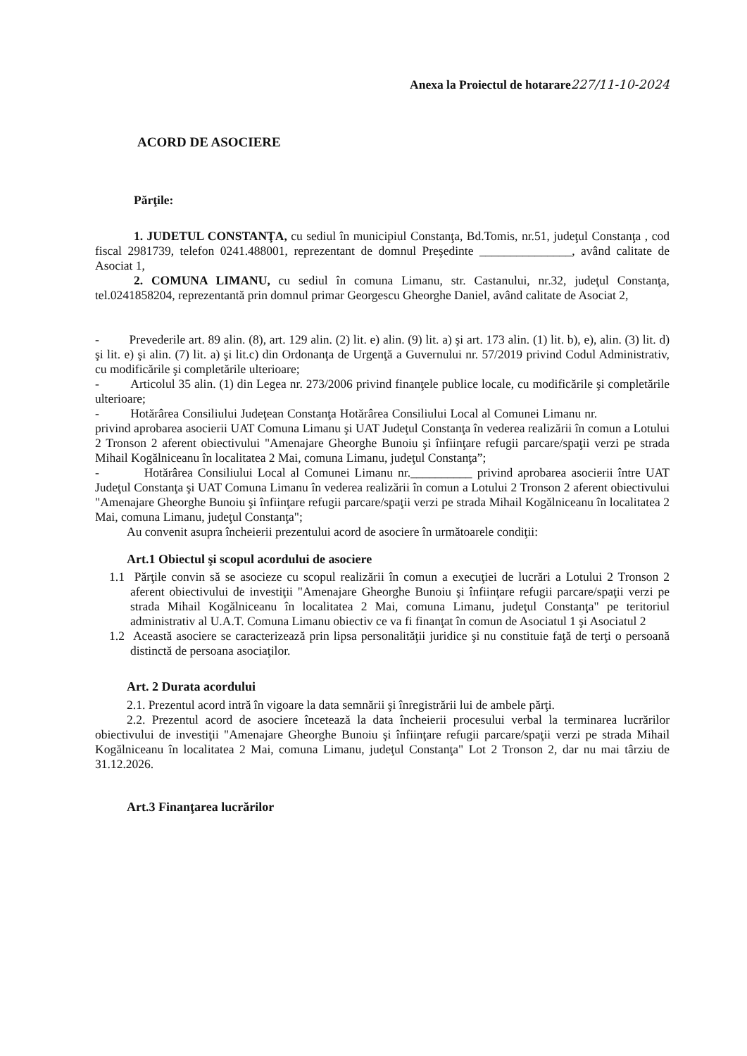Anexa la Proiectul de hotarare227/11-10-2024
ACORD DE ASOCIERE
Părţile:
1. JUDETUL CONSTANŢA, cu sediul în municipiul Constanţa, Bd.Tomis, nr.51, judeţul Constanţa , cod fiscal 2981739, telefon 0241.488001, reprezentant de domnul Preşedinte _______________, având calitate de Asociat 1,
2. COMUNA LIMANU, cu sediul în comuna Limanu, str. Castanului, nr.32, judeţul Constanţa, tel.0241858204, reprezentantă prin domnul primar Georgescu Gheorghe Daniel, având calitate de Asociat 2,
- Prevederile art. 89 alin. (8), art. 129 alin. (2) lit. e) alin. (9) lit. a) şi art. 173 alin. (1) lit. b), e), alin. (3) lit. d) şi lit. e) şi alin. (7) lit. a) şi lit.c) din Ordonanţa de Urgenţă a Guvernului nr. 57/2019 privind Codul Administrativ, cu modificările şi completările ulterioare;
- Articolul 35 alin. (1) din Legea nr. 273/2006 privind finanţele publice locale, cu modificările şi completările ulterioare;
- Hotărârea Consiliului Judeţean Constanţa Hotărârea Consiliului Local al Comunei Limanu nr. privind aprobarea asocierii UAT Comuna Limanu şi UAT Judeţul Constanţa în vederea realizării în comun a Lotului 2 Tronson 2 aferent obiectivului "Amenajare Gheorghe Bunoiu şi înfiinţare refugii parcare/spaţii verzi pe strada Mihail Kogălniceanu în localitatea 2 Mai, comuna Limanu, judeţul Constanţa”;
- Hotărârea Consiliului Local al Comunei Limanu nr.__________ privind aprobarea asocierii între UAT Judeţul Constanţa şi UAT Comuna Limanu în vederea realizării în comun a Lotului 2 Tronson 2 aferent obiectivului "Amenajare Gheorghe Bunoiu şi înfiinţare refugii parcare/spaţii verzi pe strada Mihail Kogălniceanu în localitatea 2 Mai, comuna Limanu, judeţul Constanţa";
Au convenit asupra încheierii prezentului acord de asociere în următoarele condiţii:
Art.1 Obiectul şi scopul acordului de asociere
1.1 Părţile convin să se asocieze cu scopul realizării în comun a execuţiei de lucrări a Lotului 2 Tronson 2 aferent obiectivului de investiţii "Amenajare Gheorghe Bunoiu şi înfiinţare refugii parcare/spaţii verzi pe strada Mihail Kogălniceanu în localitatea 2 Mai, comuna Limanu, judeţul Constanţa" pe teritoriul administrativ al U.A.T. Comuna Limanu obiectiv ce va fi finanţat în comun de Asociatul 1 şi Asociatul 2
1.2 Această asociere se caracterizează prin lipsa personalităţii juridice şi nu constituie faţă de terţi o persoană distinctă de persoana asociaţilor.
Art. 2 Durata acordului
2.1. Prezentul acord intră în vigoare la data semnării şi înregistrării lui de ambele părţi.
2.2. Prezentul acord de asociere încetează la data încheierii procesului verbal la terminarea lucrărilor obiectivului de investiţii "Amenajare Gheorghe Bunoiu şi înfiinţare refugii parcare/spaţii verzi pe strada Mihail Kogălniceanu în localitatea 2 Mai, comuna Limanu, judeţul Constanţa" Lot 2 Tronson 2, dar nu mai târziu de 31.12.2026.
Art.3 Finanţarea lucrărilor